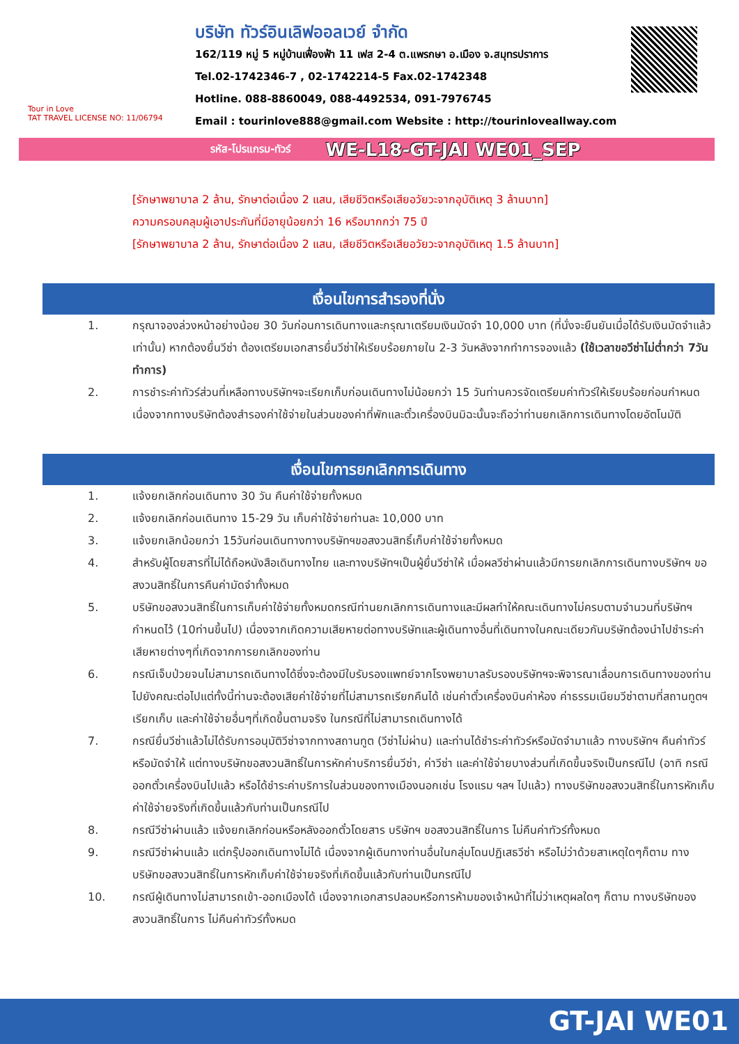Tour in Love
TAT TRAVEL LICENSE NO: 11/06794
บริษัท ทัวร์อินเลิฟออลเวย์ จำกัด
162/119 หมู่ 5 หมู่บ้านเฟื่องฟ้า 11 เฟส 2-4 ต.แพรกษา อ.เมือง จ.สมุทรปราการ
Tel.02-1742346-7 , 02-1742214-5 Fax.02-1742348
Hotline. 088-8860049, 088-4492534, 091-7976745
Email : tourinlove888@gmail.com Website : http://tourinloveallway.com
รหัส-โปรแกรม-ทัวร์ WE-L18-GT-JAI WE01_SEP
[รักษาพยาบาล 2 ล้าน, รักษาต่อเนื่อง 2 แสน, เสียชีวิตหรือเสียอวัยวะจากอุบัติเหตุ 3 ล้านบาท]
ความครอบคลุมผู้เอาประกันที่มีอายุน้อยกว่า 16 หรือมากกว่า 75 ปี
[รักษาพยาบาล 2 ล้าน, รักษาต่อเนื่อง 2 แสน, เสียชีวิตหรือเสียอวัยวะจากอุบัติเหตุ 1.5 ล้านบาท]
เงื่อนไขการสำรองที่นั่ง
1. กรุณาจองล่วงหน้าอย่างน้อย 30 วันก่อนการเดินทางและกรุณาเตรียมเงินมัดจำ 10,000 บาท (ที่นั่งจะยืนยันเมื่อได้รับเงินมัดจำแล้วเท่านั้น) หากต้องยื่นวีซ่า ต้องเตรียมเอกสารยื่นวีซ่าให้เรียบร้อยภายใน 2-3 วันหลังจากทำการจองแล้ว (ใช้เวลาขอวีซ่าไม่ต่ำกว่า 7วันทำการ)
2. การชำระค่าทัวร์ส่วนที่เหลือทางบริษัทฯจะเรียกเก็บก่อนเดินทางไม่น้อยกว่า 15 วันท่านควรจัดเตรียมค่าทัวร์ให้เรียบร้อยก่อนกำหนดเนื่องจากทางบริษัทต้องสำรองค่าใช้จ่ายในส่วนของค่าที่พักและตั๋วเครื่องบินมิฉะนั้นจะถือว่าท่านยกเลิกการเดินทางโดยอัตโนมัติ
เงื่อนไขการยกเลิกการเดินทาง
1. แจ้งยกเลิกก่อนเดินทาง 30 วัน คืนค่าใช้จ่ายทั้งหมด
2. แจ้งยกเลิกก่อนเดินทาง 15-29 วัน เก็บค่าใช้จ่ายท่านละ 10,000 บาท
3. แจ้งยกเลิกน้อยกว่า 15วันก่อนเดินทางทางบริษัทฯขอสงวนสิทธิ์เก็บค่าใช้จ่ายทั้งหมด
4. สำหรับผู้โดยสารที่ไม่ได้ถือหนังสือเดินทางไทย และทางบริษัทฯเป็นผู้ยื่นวีซ่าให้ เมื่อผลวีซ่าผ่านแล้วมีการยกเลิกการเดินทางบริษัทฯ ขอสงวนสิทธิ์ในการคืนค่ามัดจำทั้งหมด
5. บริษัทขอสงวนสิทธิ์ในการเก็บค่าใช้จ่ายทั้งหมดกรณีท่านยกเลิกการเดินทางและมีผลทำให้คณะเดินทางไม่ครบตามจำนวนที่บริษัทฯกำหนดไว้ (10ท่านขึ้นไป) เนื่องจากเกิดความเสียหายต่อทางบริษัทและผู้เดินทางอื่นที่เดินทางในคณะเดียวกันบริษัทต้องนำไปชำระค่าเสียหายต่างๆที่เกิดจากการยกเลิกของท่าน
6. กรณีเจ็บป่วยจนไม่สามารถเดินทางได้ซึ่งจะต้องมีใบรับรองแพทย์จากโรงพยาบาลรับรองบริษัทฯจะพิจารณาเลื่อนการเดินทางของท่านไปยังคณะต่อไปแต่ทั้งนี้ท่านจะต้องเสียค่าใช้จ่ายที่ไม่สามารถเรียกคืนได้ เช่นค่าตั๋วเครื่องบินค่าห้อง ค่าธรรมเนียมวีซ่าตามที่สถานทูตฯ เรียกเก็บ และค่าใช้จ่ายอื่นๆที่เกิดขึ้นตามจริง ในกรณีที่ไม่สามารถเดินทางได้
7. กรณียื่นวีซ่าแล้วไม่ได้รับการอนุมัติวีซ่าจากทางสถานทูต (วีซ่าไม่ผ่าน) และท่านได้ชำระค่าทัวร์หรือมัดจำมาแล้ว ทางบริษัทฯ คืนค่าทัวร์หรือมัดจำให้ แต่ทางบริษัทขอสงวนสิทธิ์ในการหักค่าบริการยื่นวีซ่า, ค่าวีซ่า และค่าใช้จ่ายบางส่วนที่เกิดขึ้นจริงเป็นกรณีไป (อาทิ กรณีออกตั๋วเครื่องบินไปแล้ว หรือได้ชำระค่าบริการในส่วนของทางเมืองนอกเช่น โรงแรม ฯลฯ ไปแล้ว) ทางบริษัทขอสงวนสิทธิ์ในการหักเก็บค่าใช้จ่ายจริงที่เกิดขึ้นแล้วกับท่านเป็นกรณีไป
8. กรณีวีซ่าผ่านแล้ว แจ้งยกเลิกก่อนหรือหลังออกตั๋วโดยสาร บริษัทฯ ขอสงวนสิทธิ์ในการ ไม่คืนค่าทัวร์ทั้งหมด
9. กรณีวีซ่าผ่านแล้ว แต่กรุ๊ปออกเดินทางไม่ได้ เนื่องจากผู้เดินทางท่านอื่นในกลุ่มโดนปฏิเสธวีซ่า หรือไม่ว่าด้วยสาเหตุใดๆก็ตาม ทางบริษัทขอสงวนสิทธิ์ในการหักเก็บค่าใช้จ่ายจริงที่เกิดขึ้นแล้วกับท่านเป็นกรณีไป
10. กรณีผู้เดินทางไม่สามารถเข้า-ออกเมืองได้ เนื่องจากเอกสารปลอมหรือการห้ามของเจ้าหน้าที่ไม่ว่าเหตุผลใดๆ ก็ตาม ทางบริษัทของสงวนสิทธิ์ในการ ไม่คืนค่าทัวร์ทั้งหมด
GT-JAI WE01